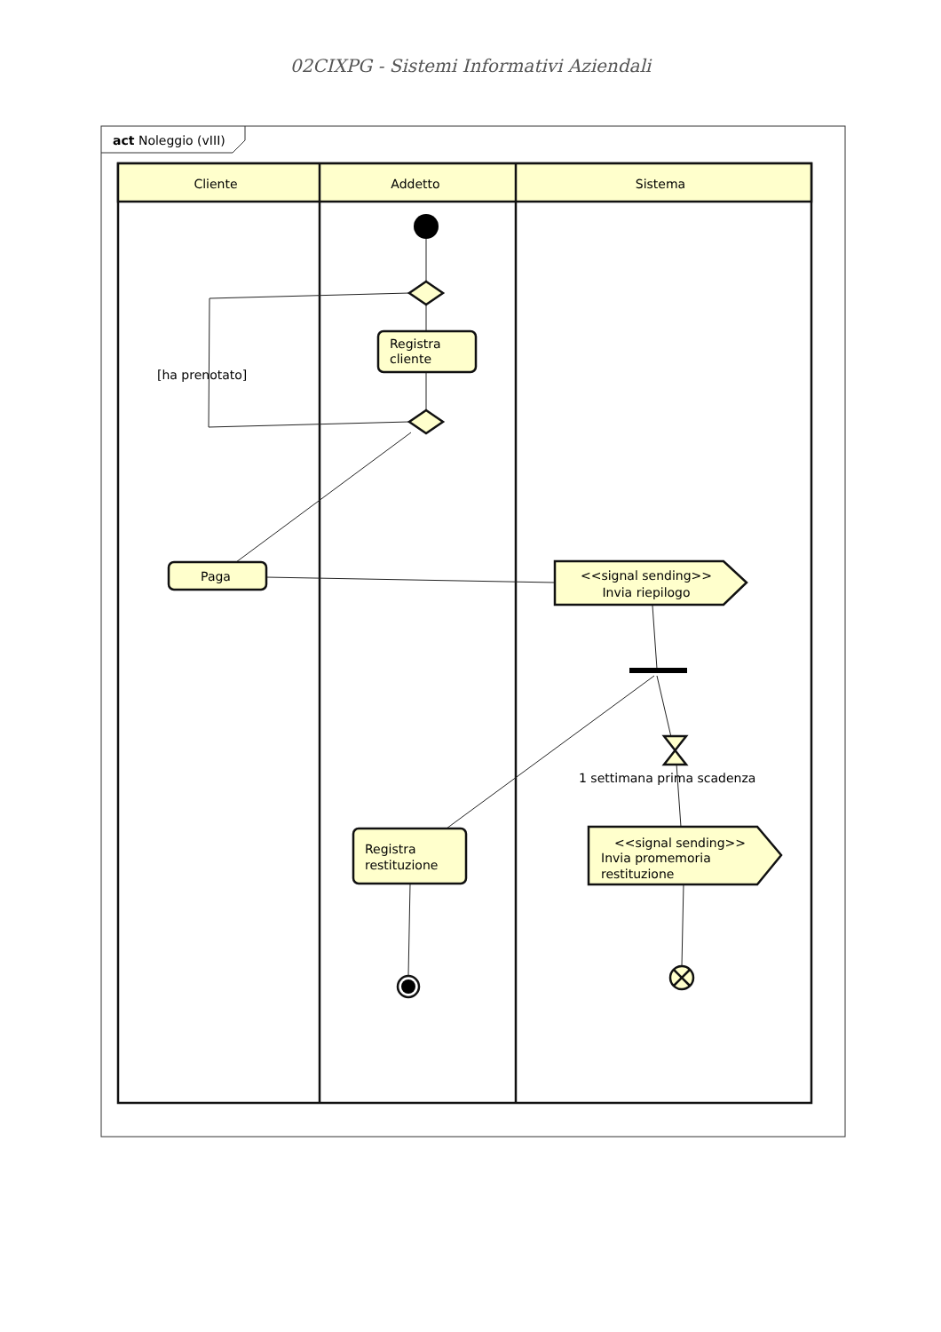02CIXPG - Sistemi Informativi Aziendali
act Noleggio (vIII)
Cliente
Addetto
Sistema
Registra
cliente
[ha prenotato]
Paga
<<signal sending>>
Invia riepilogo
1 settimana prima scadenza
Registra
restituzione
<<signal sending>>
Invia promemoria
restituzione